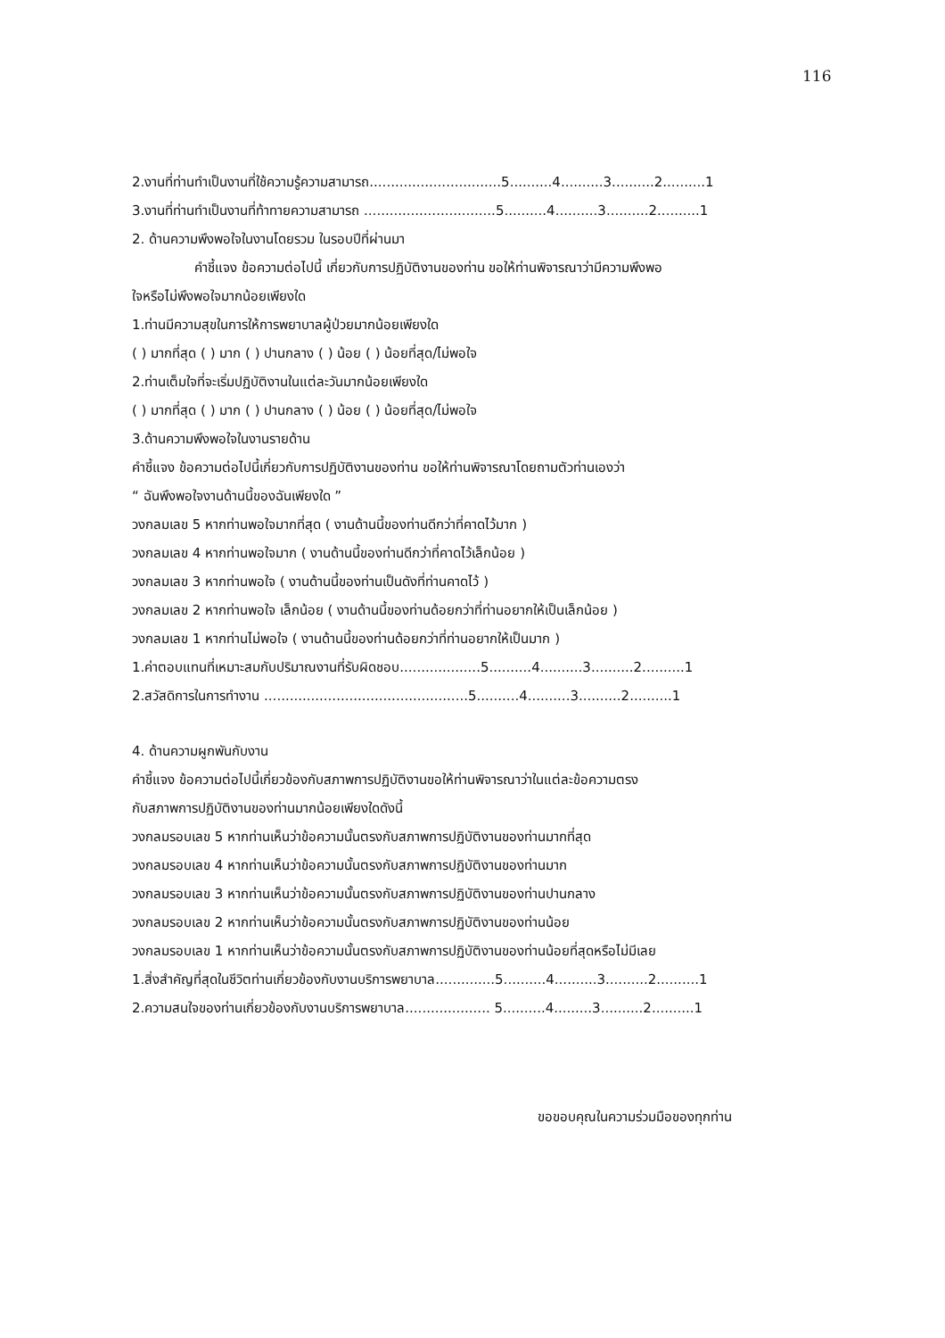116
2.งานที่ท่านทำเป็นงานที่ใช้ความรู้ความสามารถ...............................5..........4..........3..........2..........1
3.งานที่ท่านทำเป็นงานที่ท้าทายความสามารถ ...............................5..........4..........3..........2..........1
2. ด้านความพึงพอใจในงานโดยรวม ในรอบปีที่ผ่านมา
คำชี้แจง ข้อความต่อไปนี้ เกี่ยวกับการปฏิบัติงานของท่าน ขอให้ท่านพิจารณาว่ามีความพึงพอ
ใจหรือไม่พึงพอใจมากน้อยเพียงใด
1.ท่านมีความสุขในการให้การพยาบาลผู้ป่วยมากน้อยเพียงใด
( ) มากที่สุด ( ) มาก ( ) ปานกลาง ( ) น้อย ( ) น้อยที่สุด/ไม่พอใจ
2.ท่านเต็มใจที่จะเริ่มปฏิบัติงานในแต่ละวันมากน้อยเพียงใด
( ) มากที่สุด ( ) มาก ( ) ปานกลาง ( ) น้อย ( ) น้อยที่สุด/ไม่พอใจ
3.ด้านความพึงพอใจในงานรายด้าน
คำชี้แจง ข้อความต่อไปนี้เกี่ยวกับการปฏิบัติงานของท่าน ขอให้ท่านพิจารณาโดยถามตัวท่านเองว่า
“ ฉันพึงพอใจงานด้านนี้ของฉันเพียงใด ”
วงกลมเลข 5 หากท่านพอใจมากที่สุด ( งานด้านนี้ของท่านดีกว่าที่คาดไว้มาก )
วงกลมเลข 4 หากท่านพอใจมาก ( งานด้านนี้ของท่านดีกว่าที่คาดไว้เล็กน้อย )
วงกลมเลข 3 หากท่านพอใจ ( งานด้านนี้ของท่านเป็นดังที่ท่านคาดไว้ )
วงกลมเลข 2 หากท่านพอใจ เล็กน้อย ( งานด้านนี้ของท่านด้อยกว่าที่ท่านอยากให้เป็นเล็กน้อย )
วงกลมเลข 1 หากท่านไม่พอใจ ( งานด้านนี้ของท่านด้อยกว่าที่ท่านอยากให้เป็นมาก )
1.ค่าตอบแทนที่เหมาะสมกับปริมาณงานที่รับผิดชอบ...................5..........4..........3..........2..........1
2.สวัสดิการในการทำงาน ................................................5..........4..........3..........2..........1
4. ด้านความผูกพันกับงาน
คำชี้แจง ข้อความต่อไปนี้เกี่ยวข้องกับสภาพการปฏิบัติงานขอให้ท่านพิจารณาว่าในแต่ละข้อความตรง
กับสภาพการปฏิบัติงานของท่านมากน้อยเพียงใดดังนี้
วงกลมรอบเลข 5 หากท่านเห็นว่าข้อความนั้นตรงกับสภาพการปฏิบัติงานของท่านมากที่สุด
วงกลมรอบเลข 4 หากท่านเห็นว่าข้อความนั้นตรงกับสภาพการปฏิบัติงานของท่านมาก
วงกลมรอบเลข 3 หากท่านเห็นว่าข้อความนั้นตรงกับสภาพการปฏิบัติงานของท่านปานกลาง
วงกลมรอบเลข 2 หากท่านเห็นว่าข้อความนั้นตรงกับสภาพการปฏิบัติงานของท่านน้อย
วงกลมรอบเลข 1 หากท่านเห็นว่าข้อความนั้นตรงกับสภาพการปฏิบัติงานของท่านน้อยที่สุดหรือไม่มีเลย
1.สิ่งสำคัญที่สุดในชีวิตท่านเกี่ยวข้องกับงานบริการพยาบาล..............5..........4..........3..........2..........1
2.ความสนใจของท่านเกี่ยวข้องกับงานบริการพยาบาล.................... 5..........4.........3..........2..........1
ขอขอบคุณในความร่วมมือของทุกท่าน